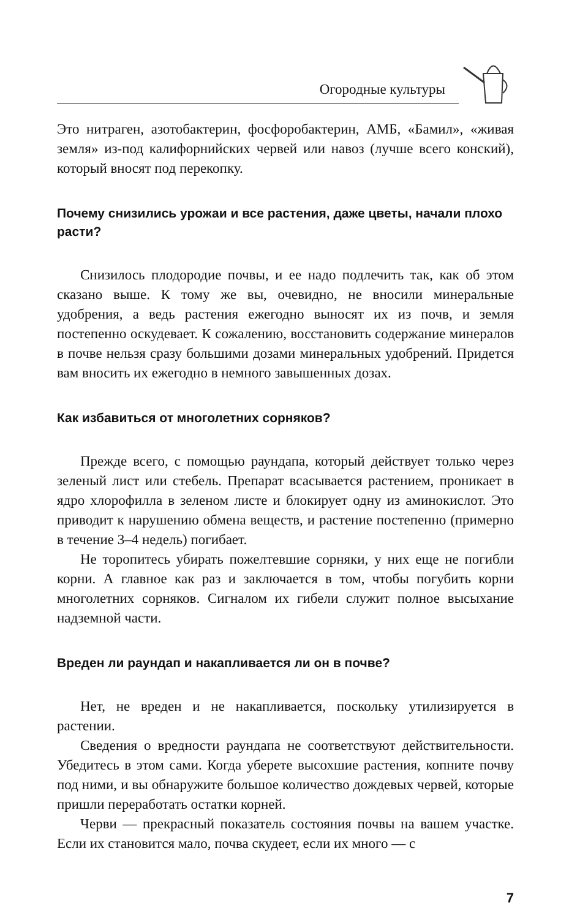Огородные культуры
Это нитраген, азотобактерин, фосфоробактерин, АМБ, «Бамил», «живая земля» из-под калифорнийских червей или навоз (лучше всего конский), который вносят под перекопку.
Почему снизились урожаи и все растения, даже цветы, начали плохо расти?
Снизилось плодородие почвы, и ее надо подлечить так, как об этом сказано выше. К тому же вы, очевидно, не вносили минеральные удобрения, а ведь растения ежегодно выносят их из почв, и земля постепенно оскудевает. К сожалению, восстановить содержание минералов в почве нельзя сразу большими дозами минеральных удобрений. Придется вам вносить их ежегодно в немного завышенных дозах.
Как избавиться от многолетних сорняков?
Прежде всего, с помощью раундапа, который действует только через зеленый лист или стебель. Препарат всасывается растением, проникает в ядро хлорофилла в зеленом листе и блокирует одну из аминокислот. Это приводит к нарушению обмена веществ, и растение постепенно (примерно в течение 3–4 недель) погибает.
Не торопитесь убирать пожелтевшие сорняки, у них еще не погибли корни. А главное как раз и заключается в том, чтобы погубить корни многолетних сорняков. Сигналом их гибели служит полное высыхание надземной части.
Вреден ли раундап и накапливается ли он в почве?
Нет, не вреден и не накапливается, поскольку утилизируется в растении.
Сведения о вредности раундапа не соответствуют действительности. Убедитесь в этом сами. Когда уберете высохшие растения, копните почву под ними, и вы обнаружите большое количество дождевых червей, которые пришли переработать остатки корней.
Черви — прекрасный показатель состояния почвы на вашем участке. Если их становится мало, почва скудеет, если их много — с
7